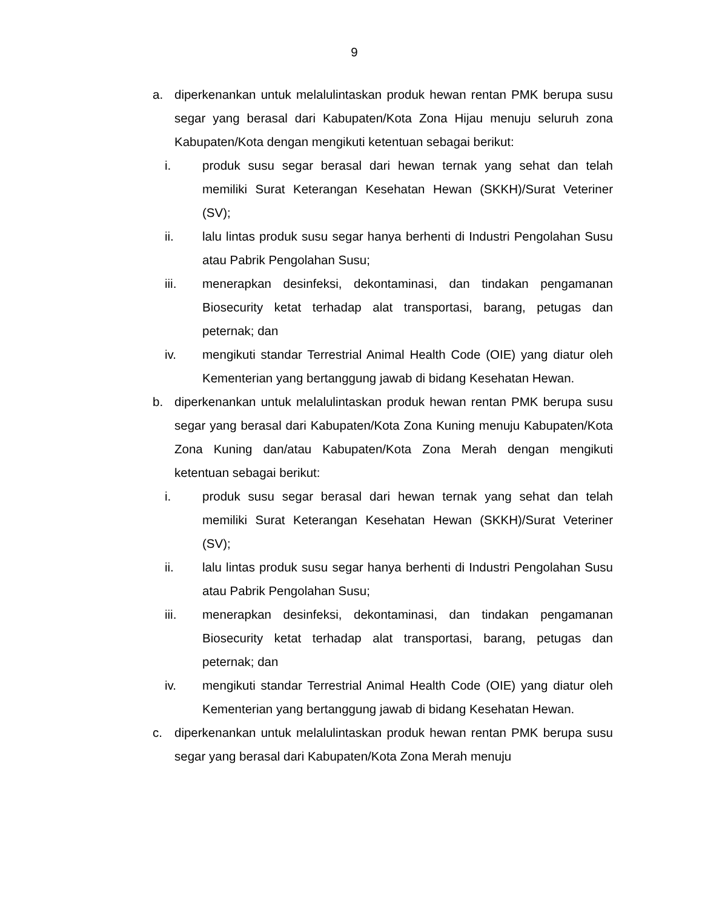9
a. diperkenankan untuk melalulintaskan produk hewan rentan PMK berupa susu segar yang berasal dari Kabupaten/Kota Zona Hijau menuju seluruh zona Kabupaten/Kota dengan mengikuti ketentuan sebagai berikut:
i. produk susu segar berasal dari hewan ternak yang sehat dan telah memiliki Surat Keterangan Kesehatan Hewan (SKKH)/Surat Veteriner (SV);
ii. lalu lintas produk susu segar hanya berhenti di Industri Pengolahan Susu atau Pabrik Pengolahan Susu;
iii. menerapkan desinfeksi, dekontaminasi, dan tindakan pengamanan Biosecurity ketat terhadap alat transportasi, barang, petugas dan peternak; dan
iv. mengikuti standar Terrestrial Animal Health Code (OIE) yang diatur oleh Kementerian yang bertanggung jawab di bidang Kesehatan Hewan.
b. diperkenankan untuk melalulintaskan produk hewan rentan PMK berupa susu segar yang berasal dari Kabupaten/Kota Zona Kuning menuju Kabupaten/Kota Zona Kuning dan/atau Kabupaten/Kota Zona Merah dengan mengikuti ketentuan sebagai berikut:
i. produk susu segar berasal dari hewan ternak yang sehat dan telah memiliki Surat Keterangan Kesehatan Hewan (SKKH)/Surat Veteriner (SV);
ii. lalu lintas produk susu segar hanya berhenti di Industri Pengolahan Susu atau Pabrik Pengolahan Susu;
iii. menerapkan desinfeksi, dekontaminasi, dan tindakan pengamanan Biosecurity ketat terhadap alat transportasi, barang, petugas dan peternak; dan
iv. mengikuti standar Terrestrial Animal Health Code (OIE) yang diatur oleh Kementerian yang bertanggung jawab di bidang Kesehatan Hewan.
c. diperkenankan untuk melalulintaskan produk hewan rentan PMK berupa susu segar yang berasal dari Kabupaten/Kota Zona Merah menuju